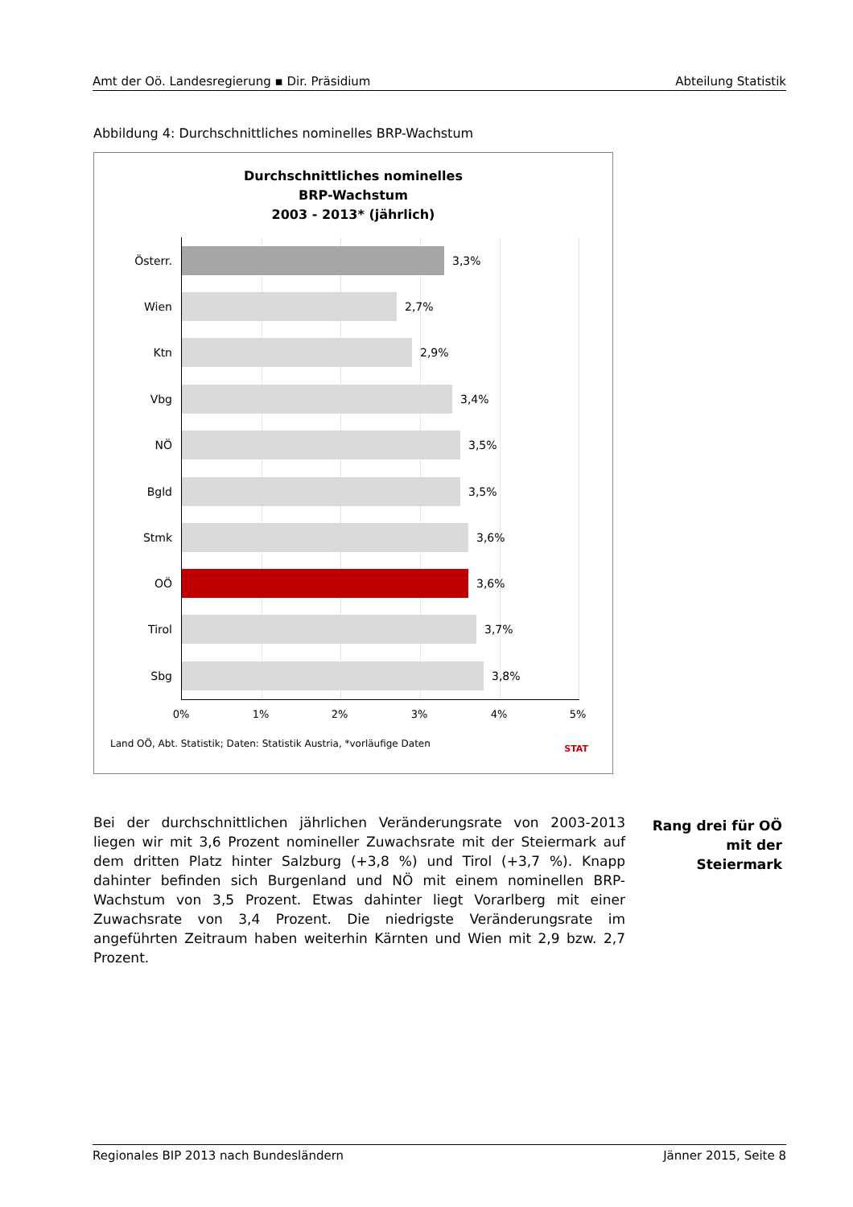Amt der Oö. Landesregierung ▪ Dir. Präsidium Abteilung Statistik
Abbildung 4: Durchschnittliches nominelles BRP-Wachstum
Durchschnittliches nominelles
BRP-Wachstum
2003 - 2013* (jährlich)
Österr. 3,3%
Wien 2,7%
Ktn 2,9%
Vbg 3,4%
NÖ 3,5%
Bgld 3,5%
Stmk 3,6%
OÖ 3,6%
Tirol 3,7%
Sbg 3,8%
0% 1% 2% 3% 4% 5%
Land OÖ, Abt. Statistik; Daten: Statistik Austria, *vorläufige Daten
STAT
Bei der durchschnittlichen jährlichen Veränderungsrate von 2003-2013 liegen wir mit 3,6 Prozent nomineller Zuwachsrate mit der Steiermark auf dem dritten Platz hinter Salzburg (+3,8 %) und Tirol (+3,7 %). Knapp dahinter befinden sich Burgenland und NÖ mit einem nominellen BRP-Wachstum von 3,5 Prozent. Etwas dahinter liegt Vorarlberg mit einer Zuwachsrate von 3,4 Prozent. Die niedrigste Veränderungsrate im angeführten Zeitraum haben weiterhin Kärnten und Wien mit 2,9 bzw. 2,7 Prozent.
Rang drei für OÖ mit der Steiermark
Regionales BIP 2013 nach Bundesländern Jänner 2015, Seite 8